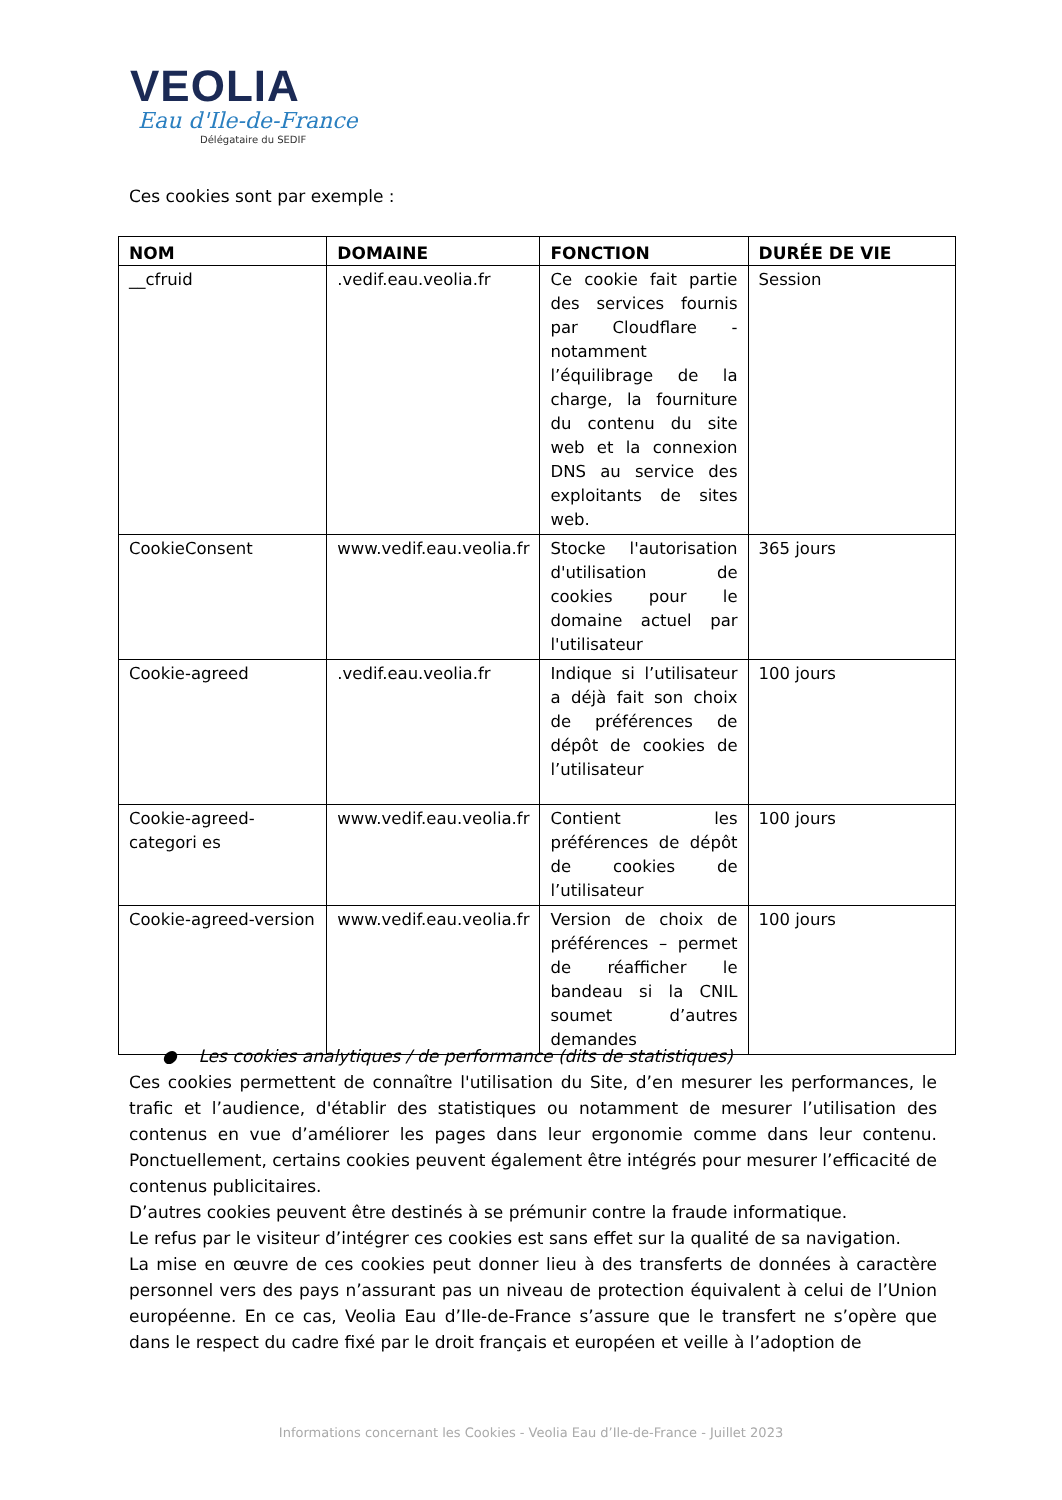VEOLIA
Eau d'Ile-de-France
Délégataire du SEDIF
Ces cookies sont par exemple :
| NOM | DOMAINE | FONCTION | DURÉE DE VIE |
| --- | --- | --- | --- |
| __cfruid | .vedif.eau.veolia.fr | Ce cookie fait partie des services fournis par Cloudflare - notamment l’équilibrage de la charge, la fourniture du contenu du site web et la connexion DNS au service des exploitants de sites web. | Session |
| CookieConsent | www.vedif.eau.veolia.fr | Stocke l'autorisation d'utilisation de cookies pour le domaine actuel par l'utilisateur | 365 jours |
| Cookie-agreed | .vedif.eau.veolia.fr | Indique si l’utilisateur a déjà fait son choix de préférences de dépôt de cookies de l’utilisateur | 100 jours |
| Cookie-agreed-categori es | www.vedif.eau.veolia.fr | Contient les préférences de dépôt de cookies de l’utilisateur | 100 jours |
| Cookie-agreed-version | www.vedif.eau.veolia.fr | Version de choix de préférences – permet de réafficher le bandeau si la CNIL soumet d’autres demandes | 100 jours |
● Les cookies analytiques / de performance (dits de statistiques)
Ces cookies permettent de connaître l'utilisation du Site, d’en mesurer les performances, le trafic et l’audience, d'établir des statistiques ou notamment de mesurer l’utilisation des contenus en vue d’améliorer les pages dans leur ergonomie comme dans leur contenu. Ponctuellement, certains cookies peuvent également être intégrés pour mesurer l’efficacité de contenus publicitaires.
D’autres cookies peuvent être destinés à se prémunir contre la fraude informatique.
Le refus par le visiteur d’intégrer ces cookies est sans effet sur la qualité de sa navigation.
La mise en œuvre de ces cookies peut donner lieu à des transferts de données à caractère personnel vers des pays n’assurant pas un niveau de protection équivalent à celui de l’Union européenne. En ce cas, Veolia Eau d’Ile-de-France s’assure que le transfert ne s’opère que dans le respect du cadre fixé par le droit français et européen et veille à l’adoption de
Informations concernant les Cookies - Veolia Eau d’Ile-de-France - Juillet 2023